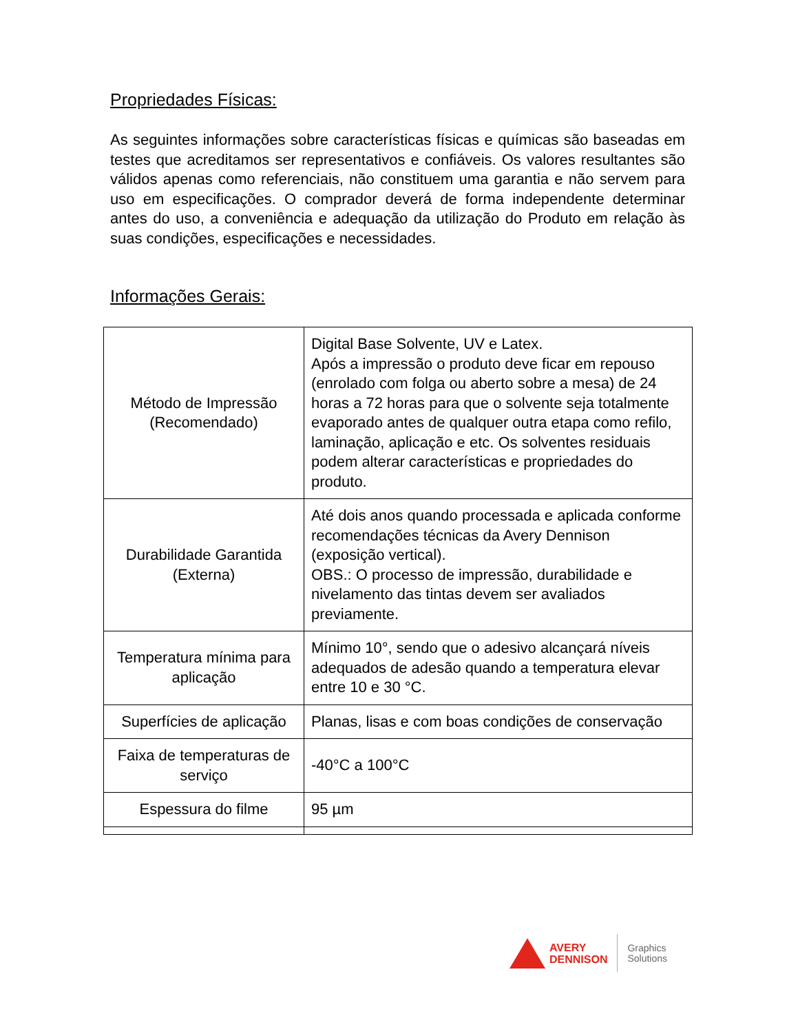Propriedades Físicas:
As seguintes informações sobre características físicas e químicas são baseadas em testes que acreditamos ser representativos e confiáveis. Os valores resultantes são válidos apenas como referenciais, não constituem uma garantia e não servem para uso em especificações. O comprador deverá de forma independente determinar antes do uso, a conveniência e adequação da utilização do Produto em relação às suas condições, especificações e necessidades.
Informações Gerais:
| Método de Impressão (Recomendado) | Digital Base Solvente, UV e Latex. Após a impressão o produto deve ficar em repouso (enrolado com folga ou aberto sobre a mesa) de 24 horas a 72 horas para que o solvente seja totalmente evaporado antes de qualquer outra etapa como refilo, laminação, aplicação e etc. Os solventes residuais podem alterar características e propriedades do produto. |
| Durabilidade Garantida (Externa) | Até dois anos quando processada e aplicada conforme recomendações técnicas da Avery Dennison (exposição vertical). OBS.: O processo de impressão, durabilidade e nivelamento das tintas devem ser avaliados previamente. |
| Temperatura mínima para aplicação | Mínimo 10°, sendo que o adesivo alcançará níveis adequados de adesão quando a temperatura elevar entre 10 e 30 °C. |
| Superfícies de aplicação | Planas, lisas e com boas condições de conservação |
| Faixa de temperaturas de serviço | -40°C a 100°C |
| Espessura do filme | 95 µm |
AVERY
DENNISON
Graphics
Solutions